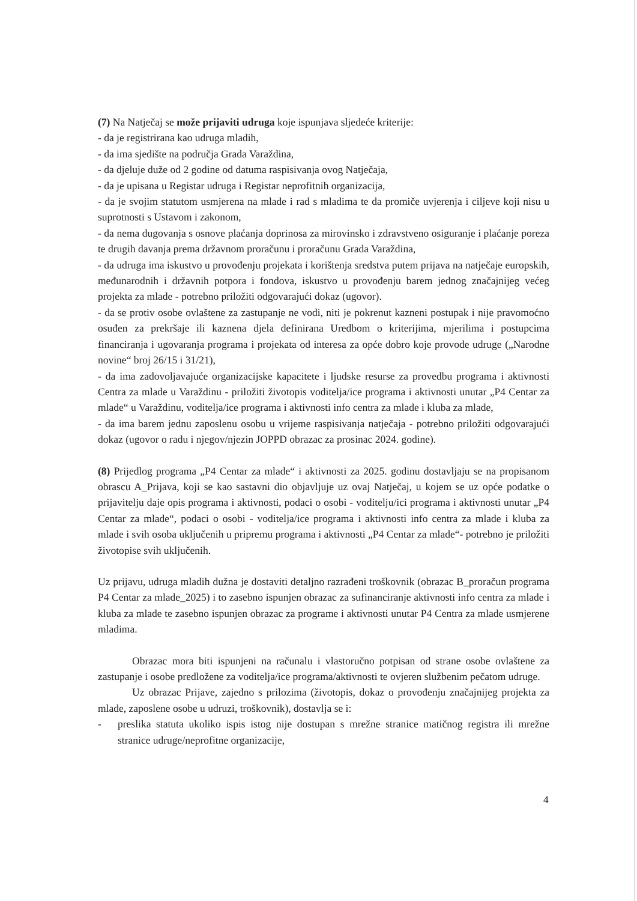(7) Na Natječaj se može prijaviti udruga koje ispunjava sljedeće kriterije:
- da je registrirana kao udruga mladih,
- da ima sjedište na područja Grada Varaždina,
- da djeluje duže od 2 godine od datuma raspisivanja ovog Natječaja,
- da je upisana u Registar udruga i Registar neprofitnih organizacija,
- da je svojim statutom usmjerena na mlade i rad s mladima te da promiče uvjerenja i ciljeve koji nisu u suprotnosti s Ustavom i zakonom,
- da nema dugovanja s osnove plaćanja doprinosa za mirovinsko i zdravstveno osiguranje i plaćanje poreza te drugih davanja prema državnom proračunu i proračunu Grada Varaždina,
- da udruga ima iskustvo u provođenju projekata i korištenja sredstva putem prijava na natječaje europskih, međunarodnih i državnih potpora i fondova, iskustvo u provođenju barem jednog značajnijeg većeg projekta za mlade - potrebno priložiti odgovarajući dokaz (ugovor).
- da se protiv osobe ovlaštene za zastupanje ne vodi, niti je pokrenut kazneni postupak i nije pravomoćno osuđen za prekršaje ili kaznena djela definirana Uredbom o kriterijima, mjerilima i postupcima financiranja i ugovaranja programa i projekata od interesa za opće dobro koje provode udruge („Narodne novine“ broj 26/15 i 31/21),
- da ima zadovoljavajuće organizacijske kapacitete i ljudske resurse za provedbu programa i aktivnosti Centra za mlade u Varaždinu - priložiti životopis voditelja/ice programa i aktivnosti unutar „P4 Centar za mlade“ u Varaždinu, voditelja/ice programa i aktivnosti info centra za mlade i kluba za mlade,
- da ima barem jednu zaposlenu osobu u vrijeme raspisivanja natječaja - potrebno priložiti odgovarajući dokaz (ugovor o radu i njegov/njezin JOPPD obrazac za prosinac 2024. godine).
(8) Prijedlog programa „P4 Centar za mlade“ i aktivnosti za 2025. godinu dostavljaju se na propisanom obrascu A_Prijava, koji se kao sastavni dio objavljuje uz ovaj Natječaj, u kojem se uz opće podatke o prijavitelju daje opis programa i aktivnosti, podaci o osobi - voditelju/ici programa i aktivnosti unutar „P4 Centar za mlade“, podaci o osobi - voditelja/ice programa i aktivnosti info centra za mlade i kluba za mlade i svih osoba uključenih u pripremu programa i aktivnosti „P4 Centar za mlade“- potrebno je priložiti životopise svih uključenih.
Uz prijavu, udruga mladih dužna je dostaviti detaljno razrađeni troškovnik (obrazac B_proračun programa P4 Centar za mlade_2025) i to zasebno ispunjen obrazac za sufinanciranje aktivnosti info centra za mlade i kluba za mlade te zasebno ispunjen obrazac za programe i aktivnosti unutar P4 Centra za mlade usmjerene mladima.
Obrazac mora biti ispunjeni na računalu i vlastoručno potpisan od strane osobe ovlaštene za zastupanje i osobe predložene za voditelja/ice programa/aktivnosti te ovjeren službenim pečatom udruge.
Uz obrazac Prijave, zajedno s prilozima (životopis, dokaz o provođenju značajnijeg projekta za mlade, zaposlene osobe u udruzi, troškovnik), dostavlja se i:
- preslika statuta ukoliko ispis istog nije dostupan s mrežne stranice matičnog registra ili mrežne stranice udruge/neprofitne organizacije,
4